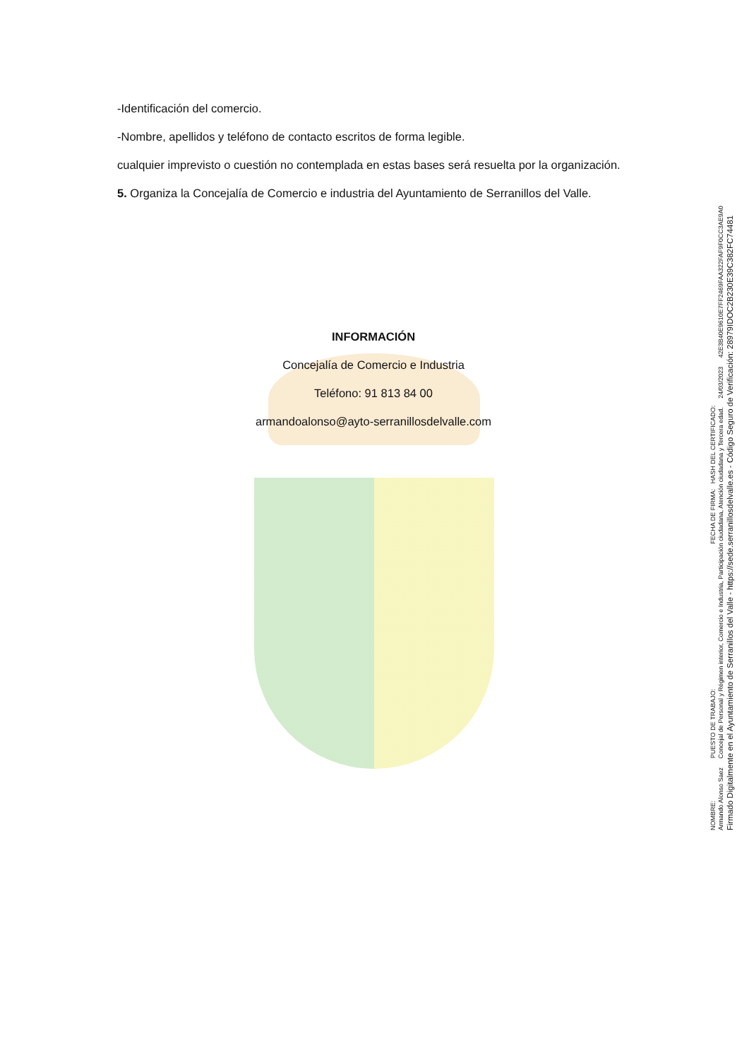-Identificación del comercio.
-Nombre, apellidos y teléfono de contacto escritos de forma legible.
cualquier imprevisto o cuestión no contemplada en estas bases será resuelta por la organización.
5. Organiza la Concejalía de Comercio e industria del Ayuntamiento de Serranillos del Valle.
INFORMACIÓN
Concejalía de Comercio e Industria
Teléfono: 91 813 84 00
armandoalonso@ayto-serranillosdelvalle.com
NOMBRE: PUESTO DE TRABAJO: FECHA DE FIRMA: HASH DEL CERTIFICADO:
Armando Alonso Saez Concejal de Personal y Régimen interior, Comercio e Industria, Participación ciudadana, Atención ciudadana y Tercera edad. 24/03/2023 42E3B40E9610E7FF2469FAA322FAF9F0CC3AE9A0
Firmado Digitalmente en el Ayuntamiento de Serranillos del Valle - https://sede.serranillosdelvalle.es - Código Seguro de Verificación: 28979IDOC2B230E39C382FC74481